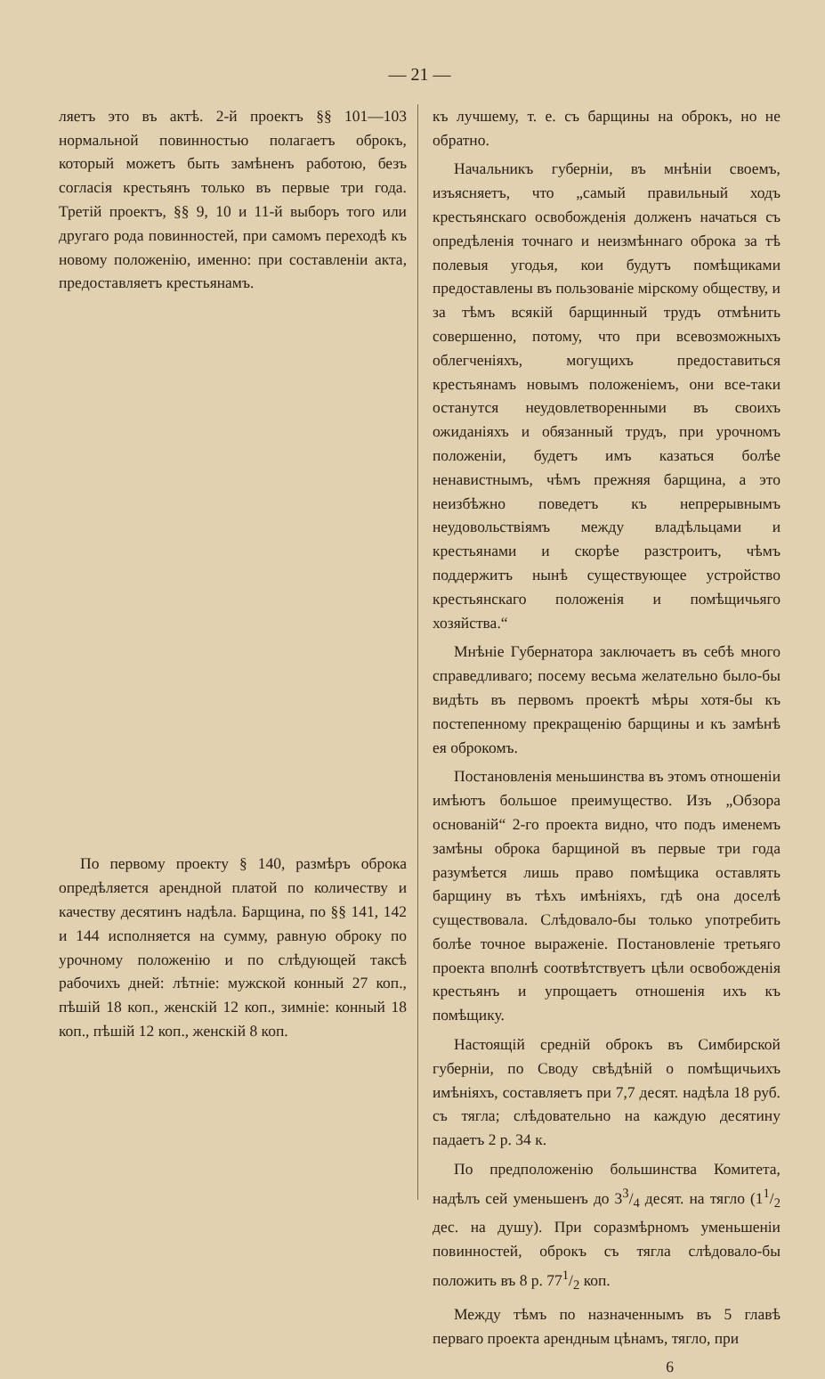— 21 —
ляетъ это въ актѣ. 2-й проектъ §§ 101—103 нормальной повинностью полагаетъ оброкъ, который можетъ быть замѣненъ работою, безъ согласія крестьянъ только въ первые три года. Третій проектъ, §§ 9, 10 и 11-й выборъ того или другаго рода повинностей, при самомъ переходѣ къ новому положенію, именно: при составленіи акта, предоставляетъ крестьянамъ.
По первому проекту § 140, размѣръ оброка опредѣляется арендной платой по количеству и качеству десятинъ надѣла. Барщина, по §§ 141, 142 и 144 исполняется на сумму, равную оброку по урочному положенію и по слѣдующей таксѣ рабочихъ дней: лѣтніе: мужской конный 27 коп., пѣшій 18 коп., женскій 12 коп., зимніе: конный 18 коп., пѣшій 12 коп., женскій 8 коп.
къ лучшему, т. е. съ барщины на оброкъ, но не обратно.
Начальникъ губерніи, въ мнѣніи своемъ, изъясняетъ, что „самый правильный ходъ крестьянскаго освобожденія долженъ начаться съ опредѣленія точнаго и неизмѣннаго оброка за тѣ полевыя угодья, кои будутъ помѣщиками предоставлены въ пользованіе мірскому обществу, и за тѣмъ всякій барщинный трудъ отмѣнить совершенно, потому, что при всевозможныхъ облегченіяхъ, могущихъ предоставиться крестьянамъ новымъ положеніемъ, они все-таки останутся неудовлетворенными въ своихъ ожиданіяхъ и обязанный трудъ, при урочномъ положеніи, будетъ имъ казаться болѣе ненавистнымъ, чѣмъ прежняя барщина, а это неизбѣжно поведетъ къ непрерывнымъ неудовольствіямъ между владѣльцами и крестьянами и скорѣе разстроитъ, чѣмъ поддержитъ нынѣ существующее устройство крестьянскаго положенія и помѣщичьяго хозяйства.“
Мнѣніе Губернатора заключаетъ въ себѣ много справедливаго; посему весьма желательно было-бы видѣть въ первомъ проектѣ мѣры хотя-бы къ постепенному прекращенію барщины и къ замѣнѣ ея оброкомъ.
Постановленія меньшинства въ этомъ отношеніи имѣютъ большое преимущество. Изъ „Обзора основаній“ 2-го проекта видно, что подъ именемъ замѣны оброка барщиной въ первые три года разумѣется лишь право помѣщика оставлять барщину въ тѣхъ имѣніяхъ, гдѣ она доселѣ существовала. Слѣдовало-бы только употребить болѣе точное выраженіе. Постановленіе третьяго проекта вполнѣ соотвѣтствуетъ цѣли освобожденія крестьянъ и упрощаетъ отношенія ихъ къ помѣщику.
Настоящій средній оброкъ въ Симбирской губерніи, по Своду свѣдѣній о помѣщичьихъ имѣніяхъ, составляетъ при 7,7 десят. надѣла 18 руб. съ тягла; слѣдовательно на каждую десятину падаетъ 2 р. 34 к.
По предположенію большинства Комитета, надѣлъ сей уменьшенъ до 33/4 десят. на тягло (11/2 дес. на душу). При соразмѣрномъ уменьшеніи повинностей, оброкъ съ тягла слѣдовало-бы положить въ 8 р. 771/2 коп.
Между тѣмъ по назначеннымъ въ 5 главѣ перваго проекта арендным цѣнамъ, тягло, при
6